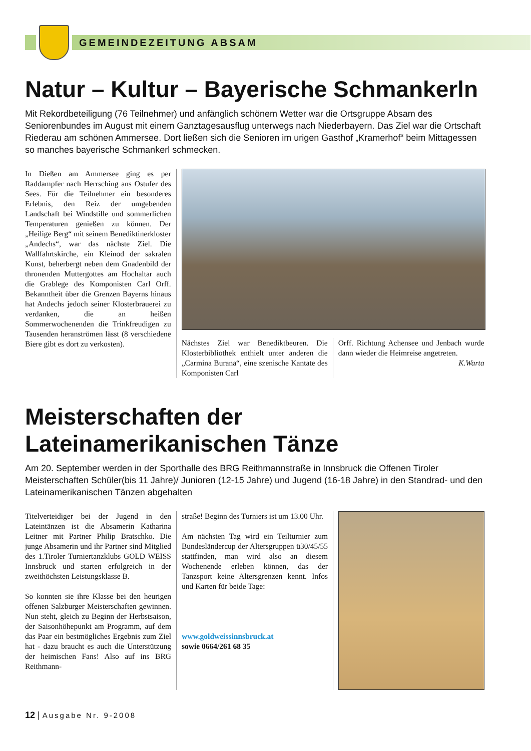GEMEINDEZEITUNG ABSAM
Natur – Kultur – Bayerische Schmankerln
Mit Rekordbeteiligung (76 Teilnehmer) und anfänglich schönem Wetter war die Ortsgruppe Absam des Seniorenbundes im August mit einem Ganztagesausflug unterwegs nach Niederbayern. Das Ziel war die Ortschaft Riederau am schönen Ammersee. Dort ließen sich die Senioren im urigen Gasthof „Kramerhof“ beim Mittagessen so manches bayerische Schmankerl schmecken.
In Dießen am Ammersee ging es per Raddampfer nach Herrsching ans Ostufer des Sees. Für die Teilnehmer ein besonderes Erlebnis, den Reiz der umgebenden Landschaft bei Windstille und sommerlichen Temperaturen genießen zu können. Der „Heilige Berg“ mit seinem Benediktinerkloster „Andechs“, war das nächste Ziel. Die Wallfahrtskirche, ein Kleinod der sakralen Kunst, beherbergt neben dem Gnadenbild der thronenden Muttergottes am Hochaltar auch die Grablege des Komponisten Carl Orff. Bekanntheit über die Grenzen Bayerns hinaus hat Andechs jedoch seiner Klosterbrauerei zu verdanken, die an heißen Sommerwochenenden die Trinkfreudigen zu Tausenden heranströmen lässt (8 verschiedene Biere gibt es dort zu verkosten).
Nächstes Ziel war Benediktbeuren. Die Klosterbibliothek enthielt unter anderen die „Carmina Burana“, eine szenische Kantate des Komponisten Carl
Orff. Richtung Achensee und Jenbach wurde dann wieder die Heimreise angetreten.
K.Warta
Meisterschaften der Lateinamerikanischen Tänze
Am 20. September werden in der Sporthalle des BRG Reithmannstraße in Innsbruck die Offenen Tiroler Meisterschaften Schüler(bis 11 Jahre)/ Junioren (12-15 Jahre) und Jugend (16-18 Jahre) in den Standrad- und den Lateinamerikanischen Tänzen abgehalten
Titelverteidiger bei der Jugend in den Lateintänzen ist die Absamerin Katharina Leitner mit Partner Philip Bratschko. Die junge Absamerin und ihr Partner sind Mitglied des 1.Tiroler Turniertanzklubs GOLD WEISS Innsbruck und starten erfolgreich in der zweithöchsten Leistungsklasse B.
So konnten sie ihre Klasse bei den heurigen offenen Salzburger Meisterschaften gewinnen. Nun steht, gleich zu Beginn der Herbstsaison, der Saisonhöhepunkt am Programm, auf dem das Paar ein bestmögliches Ergebnis zum Ziel hat - dazu braucht es auch die Unterstützung der heimischen Fans! Also auf ins BRG Reithmann-
straße! Beginn des Turniers ist um 13.00 Uhr.
Am nächsten Tag wird ein Teilturnier zum Bundesländercup der Altersgruppen ü30/45/55 stattfinden, man wird also an diesem Wochenende erleben können, das der Tanzsport keine Altersgrenzen kennt. Infos und Karten für beide Tage:
www.goldweissinnsbruck.at
sowie 0664/261 68 35
12 | Ausgabe Nr. 9-2008